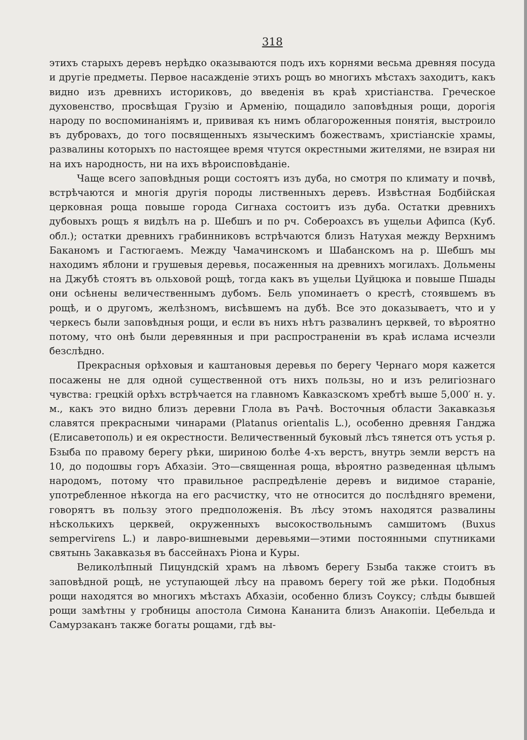318
этихъ старыхъ деревъ нерѣдко оказываются подъ ихъ корнями весьма древняя посуда и другiе предметы. Первое насажденiе этихъ рощъ во многихъ мѣстахъ заходитъ, какъ видно изъ древнихъ историковъ, до введенiя въ краѣ христiанства. Греческое духовенство, просвѣщая Грузiю и Арменiю, пощадило заповѣдныя рощи, дорогiя народу по воспоминанiямъ и, прививая къ нимъ облагороженныя понятiя, выстроило въ дубровахъ, до того посвященныхъ языческимъ божествамъ, христiанскiе храмы, развалины которыхъ по настоящее время чтутся окрестными жителями, не взирая ни на ихъ народность, ни на ихъ вѣроисповѣданiе.
Чаще всего заповѣдныя рощи состоятъ изъ дуба, но смотря по климату и почвѣ, встрѣчаются и многiя другiя породы лиственныхъ деревъ. Извѣстная Бодбiйская церковная роща повыше города Сигнаха состоитъ изъ дуба. Остатки древнихъ дубовыхъ рощъ я видѣлъ на р. Шебшъ и по рч. Собероахсъ въ ущельи Афипса (Куб. обл.); остатки древнихъ грабинниковъ встрѣчаются близъ Натухая между Верхнимъ Баканомъ и Гастюгаемъ. Между Чамачинскомъ и Шабанскомъ на р. Шебшъ мы находимъ яблони и грушевыя деревья, посаженныя на древнихъ могилахъ. Дольмены на Джубѣ стоятъ въ ольховой рощѣ, тогда какъ въ ущельи Цуйцюка и повыше Пшады они осѣнены величественнымъ дубомъ. Бель упоминаетъ о крестѣ, стоявшемъ въ рощѣ, и о другомъ, желѣзномъ, висѣвшемъ на дубѣ. Все это доказываетъ, что и у черкесъ были заповѣдныя рощи, и если въ нихъ нѣтъ развалинъ церквей, то вѣроятно потому, что онѣ были деревянныя и при распространенiи въ краѣ ислама исчезли безслѣдно.
Прекрасныя орѣховыя и каштановыя деревья по берегу Чернаго моря кажется посажены не для одной существенной отъ нихъ пользы, но и изъ религiознаго чувства: грецкiй орѣхъ встрѣчается на главномъ Кавказскомъ хребтѣ выше 5,000′ н. у. м., какъ это видно близъ деревни Глола въ Рачѣ. Восточныя области Закавказья славятся прекрасными чинарами (Platanus orientalis L.), особенно древняя Ганджа (Елисаветополь) и ея окрестности. Величественный буковый лѣсъ тянется отъ устья р. Бзыба по правому берегу рѣки, шириною болѣе 4-хъ верстъ, внутрь земли верстъ на 10, до подошвы горъ Абхазiи. Это—священная роща, вѣроятно разведенная цѣлымъ народомъ, потому что правильное распредѣленiе деревъ и видимое старанiе, употребленное нѣкогда на его расчистку, что не относится до послѣдняго времени, говорятъ въ пользу этого предположенiя. Въ лѣсу этомъ находятся развалины нѣсколькихъ церквей, окруженныхъ высокоствольнымъ самшитомъ (Buxus sempervirens L.) и лавро-вишневыми деревьями—этими постоянными спутниками святынь Закавказья въ бассейнахъ Рiона и Куры.
Великолѣпный Пицундскiй храмъ на лѣвомъ берегу Бзыба также стоитъ въ заповѣдной рощѣ, не уступающей лѣсу на правомъ берегу той же рѣки. Подобныя рощи находятся во многихъ мѣстахъ Абхазiи, особенно близъ Соуксу; слѣды бывшей рощи замѣтны у гробницы апостола Симона Кананита близъ Анакопiи. Цебельда и Самурзаканъ также богаты рощами, гдѣ вы-